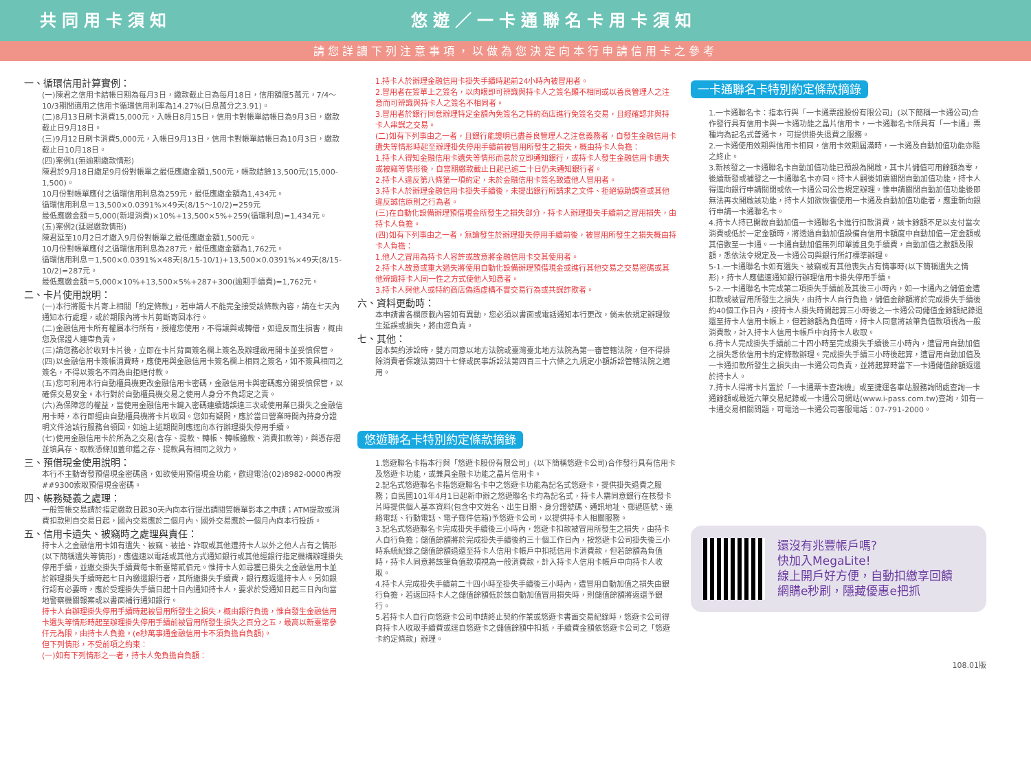共同用卡須知 悠遊／一卡通聯名卡用卡須知
請您詳讀下列注意事項，以做為您決定向本行申請信用卡之參考
一、循環信用計算實例：
(一)陳君之信用卡結帳日期為每月3日，繳款截止日為每月18日，信用額度5萬元，7/4～10/3期間適用之信用卡循環信用利率為14.27%(日息萬分之3.91)。
(二)8月13日刷卡消費15,000元，入帳日8月15日，信用卡對帳單結帳日為9月3日，繳款截止日9月18日。
(三)9月12日刷卡消費5,000元，入帳日9月13日，信用卡對帳單結帳日為10月3日，繳款截止日10月18日。
(四)案例1(無逾期繳款情形)
陳君於9月18日繳足9月份對帳單之最低應繳金額1,500元，帳款結餘13,500元(15,000-1,500)。
10月份對帳單應付之循環信用利息為259元，最低應繳金額為1,434元。
循環信用利息＝13,500×0.0391%×49天(8/15～10/2)=259元
最低應繳金額＝5,000(新增消費)×10%+13,500×5%+259(循環利息)=1,434元。
(五)案例2(延遲繳款情形)
陳君延至10月2日才繳入9月份對帳單之最低應繳金額1,500元。
10月份對帳單應付之循環信用利息為287元，最低應繳金額為1,762元。
循環信用利息＝1,500×0.0391%×48天(8/15-10/1)+13,500×0.0391%×49天(8/15-10/2)=287元。
最低應繳金額＝5,000×10%+13,500×5%+287+300(逾期手續費)=1,762元。
二、卡片使用說明：
(一)本行將隨卡片寄上相關「約定條款」，若申請人不能完全接受該條款內容，請在七天內通知本行處理，或於期限內將卡片剪斷寄回本行。
(二)金融信用卡所有權屬本行所有，授權您使用，不得讓與或轉借，如違反而生損害，概由您及保證人連帶負責。
(三)請您務必於收到卡片後，立即在卡片背面簽名欄上簽名及辦理啟用開卡並妥慎保管。
(四)以金融信用卡簽帳消費時，應使用與金融信用卡簽名欄上相同之簽名，如不簽具相同之簽名，不得以簽名不同為由拒絕付款。
(五)您可利用本行自動櫃員機更改金融信用卡密碼，金融信用卡與密碼應分開妥慎保管，以確保交易安全。本行對於自動櫃員機交易之使用人身分不負認定之責。
(六)為保障您的權益，當使用金融信用卡鍵入密碼連續錯誤達三次或使用業已掛失之金融信用卡時，本行即經由自動櫃員機將卡片收回。您如有疑問，應於當日營業時間內持身分證明文件洽該行服務台領回，如逾上述期間則應逕向本行辦理掛失停用手續。
(七)使用金融信用卡於所為之交易(含存、提款、轉帳、轉帳繳款、消費扣款等)，與憑存摺並填具存、取款憑條加蓋印鑑之存、提款具有相同之效力。
三、預借現金使用說明：
本行不主動寄發預借現金密碼函，如欲使用預借現金功能，歡迎電洽(02)8982-0000再按##9300索取預借現金密碼。
四、帳務疑義之處理：
一般簽帳交易請於指定繳款日起30天內向本行提出調閱簽帳單影本之申請；ATM提款或消費扣款則自交易日起，國內交易應於二個月內、國外交易應於一個月內向本行投訴。
五、信用卡遺失、被竊時之處理與責任：
持卡人之金融信用卡如有遺失、被竊、被搶、詐取或其他遭持卡人以外之他人占有之情形(以下簡稱遺失等情形)，應儘速以電話或其他方式通知銀行或其他經銀行指定機構辦理掛失停用手續，並繳交掛失手續費每卡新臺幣貳佰元。惟持卡人如尋獲已掛失之金融信用卡並於辦理掛失手續時起七日內繳還銀行者，其所繳掛失手續費，銀行應返還持卡人。另如銀行認有必要時，應於受理掛失手續日起十日內通知持卡人，要求於受通知日起三日內向當地警察機關報案或以書面補行通知銀行。
持卡人自辦理掛失停用手續時起被冒用所發生之損失，概由銀行負擔，惟自發生金融信用卡遺失等情形時起至辦理掛失停用手續前被冒用所發生損失之百分之五，最高以新臺幣參仟元為限，由持卡人負擔。(e秒萬事通金融信用卡不須負擔自負額)。
但下列情形，不受前項之約束：
(一)如有下列情形之一者，持卡人免負擔自負額：
1.持卡人於辦理金融信用卡掛失手續時起前24小時內被冒用者。
2.冒用者在簽單上之簽名，以肉眼即可辨識與持卡人之簽名顯不相同或以善良管理人之注意而可辨識與持卡人之簽名不相同者。
3.冒用者於銀行同意辦理特定金額內免簽名之特約商店進行免簽名交易，且經確認非與持卡人串謀之交易。
(二)如有下列事由之一者，且銀行能證明已盡善良管理人之注意義務者，自發生金融信用卡遺失等情形時起至辦理掛失停用手續前被冒用所發生之損失，概由持卡人負擔：
1.持卡人得知金融信用卡遺失等情形而怠於立即通知銀行，或持卡人發生金融信用卡遺失或被竊等情形後，自當期繳款截止日起已逾二十日仍未通知銀行者。
2.持卡人違反第八條第一項約定，未於金融信用卡簽名致遭他人冒用者。
3.持卡人於辦理金融信用卡掛失手續後，未提出銀行所請求之文件、拒絕協助調查或其他違反誠信原則之行為者。
(三)在自動化設備辦理預借現金所發生之損失部分，持卡人辦理掛失手續前之冒用損失，由持卡人負擔。
(四)如有下列事由之一者，無論發生於辦理掛失停用手續前後，被冒用所發生之損失概由持卡人負擔：
1.他人之冒用為持卡人容許或故意將金融信用卡交其使用者。
2.持卡人故意或重大過失將使用自動化設備辦理預借現金或進行其他交易之交易密碼或其他辨識持卡人同一性之方式使他人知悉者。
3.持卡人與他人或特約商店偽造虛構不實交易行為或共謀詐欺者。
六、資料更動時：
本申請書各欄原載內容如有異動，您必須以書面或電話通知本行更改，倘未依規定辦理致生延誤或損失，將由您負責。
七、其他：
因本契約涉訟時，雙方同意以地方法院或臺灣臺北地方法院為第一審管轄法院，但不得排除消費者保護法第四十七條或民事訴訟法第四百三十六條之九規定小額訴訟管轄法院之適用。
悠遊聯名卡特別約定條款摘錄
1.悠遊聯名卡指本行與「悠遊卡股份有限公司」(以下簡稱悠遊卡公司)合作發行具有信用卡及悠遊卡功能，或兼具金融卡功能之晶片信用卡。
2.記名式悠遊聯名卡指悠遊聯名卡中之悠遊卡功能為記名式悠遊卡，提供掛失退費之服務；自民國101年4月1日起新申辦之悠遊聯名卡均為記名式，持卡人需同意銀行在核發卡片時提供個人基本資料(包含中文姓名、出生日期、身分證號碼、通訊地址、郵遞區號、連絡電話、行動電話、電子郵件信箱)予悠遊卡公司，以提供持卡人相關服務。
3.記名式悠遊聯名卡完成掛失手續後三小時內，悠遊卡扣款被冒用所發生之損失，由持卡人自行負擔；儲值餘額將於完成掛失手續後約三十個工作日內，按悠遊卡公司掛失後三小時系統紀錄之儲值餘額退還至持卡人信用卡帳戶中扣抵信用卡消費款，但若餘額為負值時，持卡人同意將該筆負值款項視為一般消費款，計入持卡人信用卡帳戶中向持卡人收取。
4.持卡人完成掛失手續前二十四小時至掛失手續後三小時內，遭冒用自動加值之損失由銀行負擔，若返回持卡人之儲值餘額低於該自動加值冒用損失時，則儲值餘額將返還予銀行。
5.若持卡人自行向悠遊卡公司申請終止契約作業或悠遊卡書面交易紀錄時，悠遊卡公司得向持卡人收取手續費或逕自悠遊卡之儲值餘額中扣抵，手續費金額依悠遊卡公司之「悠遊卡約定條款」辦理。
一卡通聯名卡特別約定條款摘錄
1.一卡通聯名卡：指本行與「一卡通票證股份有限公司」(以下簡稱一卡通公司)合作發行具有信用卡與一卡通功能之晶片信用卡，一卡通聯名卡所具有「一卡通」票種均為記名式普通卡， 可提供掛失退費之服務。
2.一卡通使用效期與信用卡相同，信用卡效期屆滿時，一卡通及自動加值功能亦隨之終止。
3.新核發之一卡通聯名卡自動加值功能已預設為開啟，其卡片儲值可用餘額為零，後續新發或補發之一卡通聯名卡亦同。持卡人嗣後如需關閉自動加值功能，持卡人得逕向銀行申請關閉或依一卡通公司公告規定辦理。惟申請關閉自動加值功能後即無法再次開啟該功能，持卡人如欲恢復使用一卡通及自動加值功能者，應重新向銀行申請一卡通聯名卡。
4.持卡人持已開啟自動加值一卡通聯名卡進行扣款消費，該卡餘額不足以支付當次消費或低於一定金額時，將透過自動加值設備自信用卡額度中自動加值一定金額或其倍數至一卡通。一卡通自動加值無列印單據且免手續費，自動加值之數額及限額，悉依法令規定及一卡通公司與銀行所訂標準辦理。
5-1.一卡通聯名卡如有遺失、被竊或有其他喪失占有情事時(以下簡稱遺失之情形)，持卡人應儘速通知銀行辦理信用卡掛失停用手續。
5-2.一卡通聯名卡完成第二項掛失手續前及其後三小時內，如一卡通內之儲值金遭扣款或被冒用所發生之損失，由持卡人自行負擔，儲值金餘額將於完成掛失手續後約40個工作日內，按持卡人掛失時間起算三小時後之一卡通公司儲值金餘額紀錄退還至持卡人信用卡帳上，但若餘額為負值時，持卡人同意將該筆負值款項視為一般消費款，計入持卡人信用卡帳戶中向持卡人收取。
6.持卡人完成掛失手續前二十四小時至完成掛失手續後三小時內，遭冒用自動加值之損失悉依信用卡約定條款辦理。完成掛失手續三小時後起算，遭冒用自動加值及一卡通扣款所發生之損失由一卡通公司負責，並將起算時當下一卡通儲值餘額返還於持卡人。
7.持卡人得將卡片置於「一卡通票卡查詢機」或至捷運各車站服務詢問處查詢一卡通餘額或最近六筆交易紀錄或一卡通公司網站(www.i-pass.com.tw)查詢，如有一卡通交易相關問題，可電洽一卡通公司客服電話：07-791-2000。
還沒有兆豐帳戶嗎?
快加入MegaLite!
線上開戶好方便，自動扣繳享回饋
網購e秒刷，隱藏優惠e把抓
108.01版